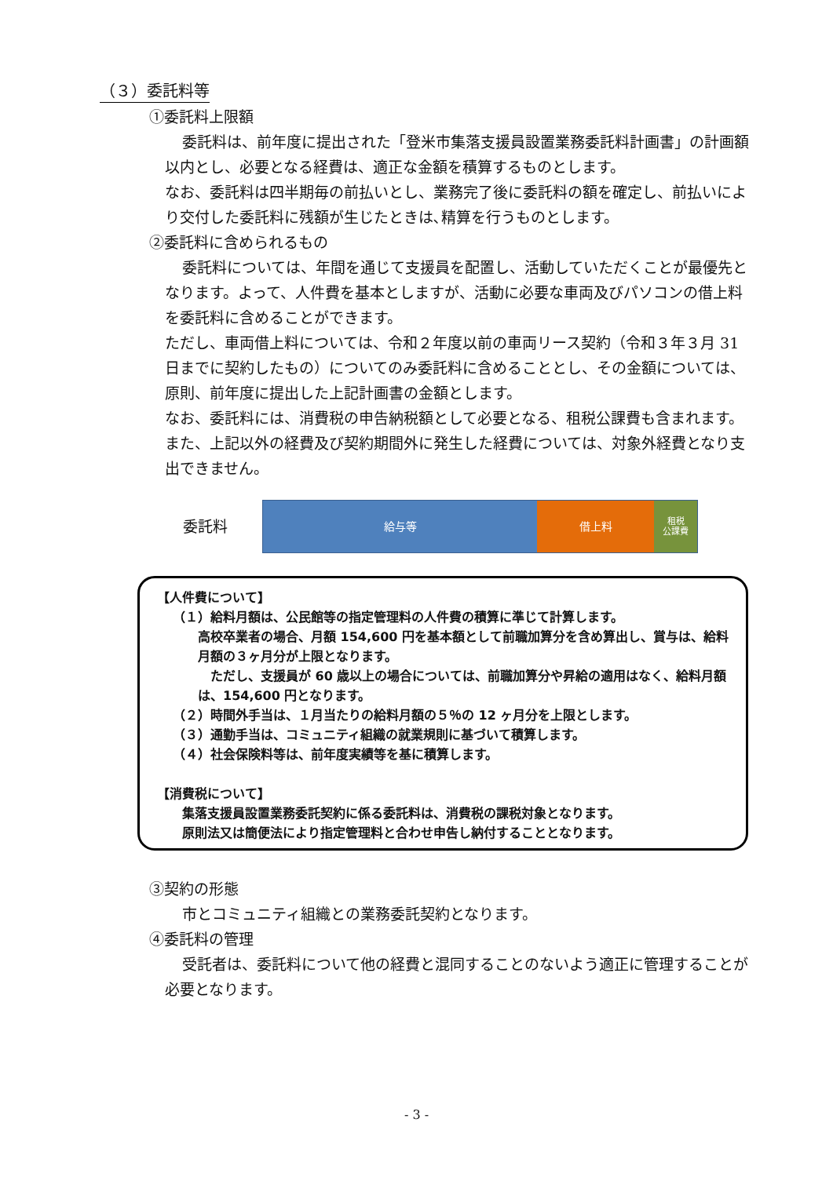（３）委託料等
①委託料上限額
委託料は、前年度に提出された「登米市集落支援員設置業務委託料計画書」の計画額以内とし、必要となる経費は、適正な金額を積算するものとします。
なお、委託料は四半期毎の前払いとし、業務完了後に委託料の額を確定し、前払いにより交付した委託料に残額が生じたときは､精算を行うものとします。
②委託料に含められるもの
委託料については、年間を通じて支援員を配置し、活動していただくことが最優先となります。よって、人件費を基本としますが、活動に必要な車両及びパソコンの借上料を委託料に含めることができます。
ただし、車両借上料については、令和２年度以前の車両リース契約（令和３年３月 31 日までに契約したもの）についてのみ委託料に含めることとし、その金額については、原則、前年度に提出した上記計画書の金額とします。
なお、委託料には、消費税の申告納税額として必要となる、租税公課費も含まれます。また、上記以外の経費及び契約期間外に発生した経費については、対象外経費となり支出できません。
委託料
給与等 借上料
租税
公課費
【人件費について】
（１）給料月額は、公民館等の指定管理料の人件費の積算に準じて計算します。
高校卒業者の場合、月額 154,600 円を基本額として前職加算分を含め算出し、賞与は、給料月額の３ヶ月分が上限となります。
　ただし、支援員が 60 歳以上の場合については、前職加算分や昇給の適用はなく、給料月額は、154,600 円となります。
（２）時間外手当は、１月当たりの給料月額の５％の 12 ヶ月分を上限とします。
（３）通勤手当は、コミュニティ組織の就業規則に基づいて積算します。
（４）社会保険料等は、前年度実績等を基に積算します。
【消費税について】
集落支援員設置業務委託契約に係る委託料は、消費税の課税対象となります。
原則法又は簡便法により指定管理料と合わせ申告し納付することとなります。
③契約の形態
市とコミュニティ組織との業務委託契約となります。
④委託料の管理
受託者は、委託料について他の経費と混同することのないよう適正に管理することが必要となります。
- 3 -